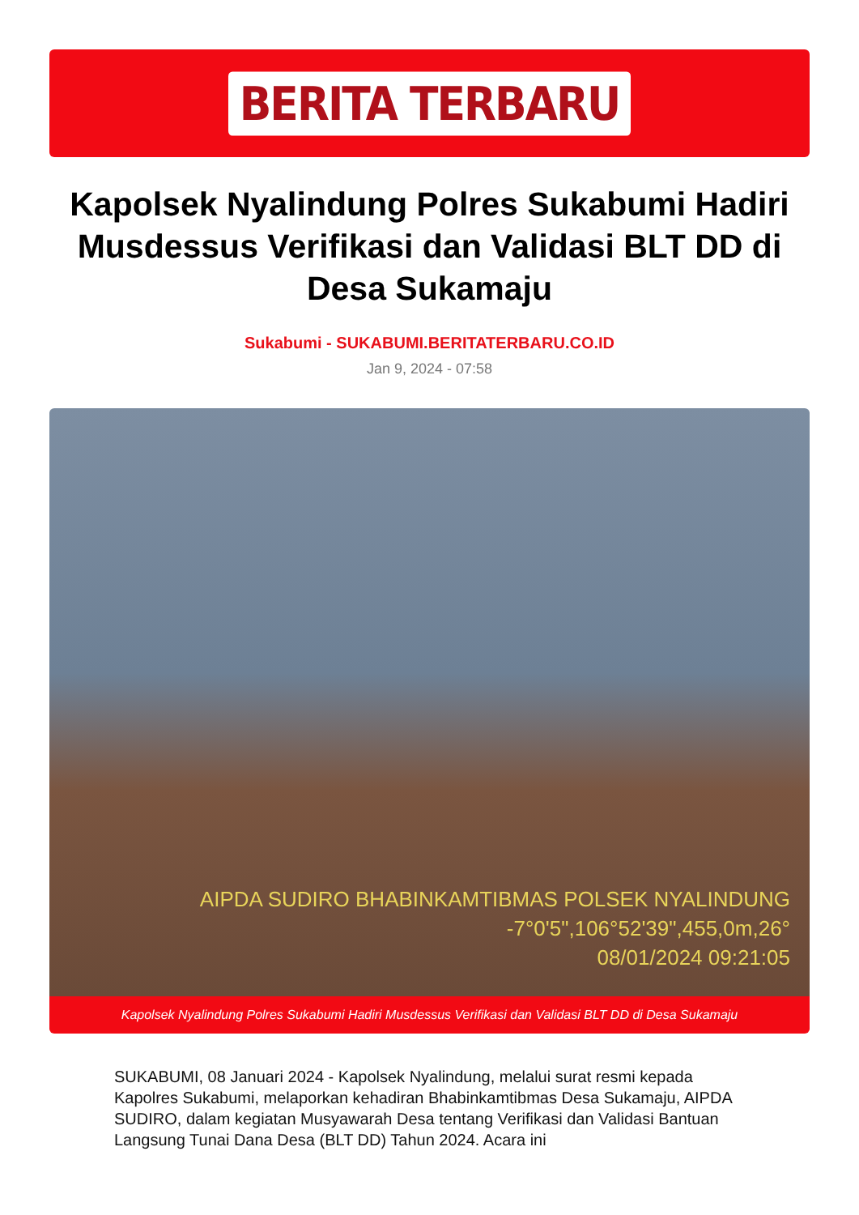BERITA TERBARU
Kapolsek Nyalindung Polres Sukabumi Hadiri Musdessus Verifikasi dan Validasi BLT DD di Desa Sukamaju
Sukabumi - SUKABUMI.BERITATERBARU.CO.ID
Jan 9, 2024 - 07:58
AIPDA SUDIRO BHABINKAMTIBMAS POLSEK NYALINDUNG
-7°0'5",106°52'39",455,0m,26°
08/01/2024 09:21:05
Kapolsek Nyalindung Polres Sukabumi Hadiri Musdessus Verifikasi dan Validasi BLT DD di Desa Sukamaju
SUKABUMI, 08 Januari 2024 - Kapolsek Nyalindung, melalui surat resmi kepada Kapolres Sukabumi, melaporkan kehadiran Bhabinkamtibmas Desa Sukamaju, AIPDA SUDIRO, dalam kegiatan Musyawarah Desa tentang Verifikasi dan Validasi Bantuan Langsung Tunai Dana Desa (BLT DD) Tahun 2024. Acara ini